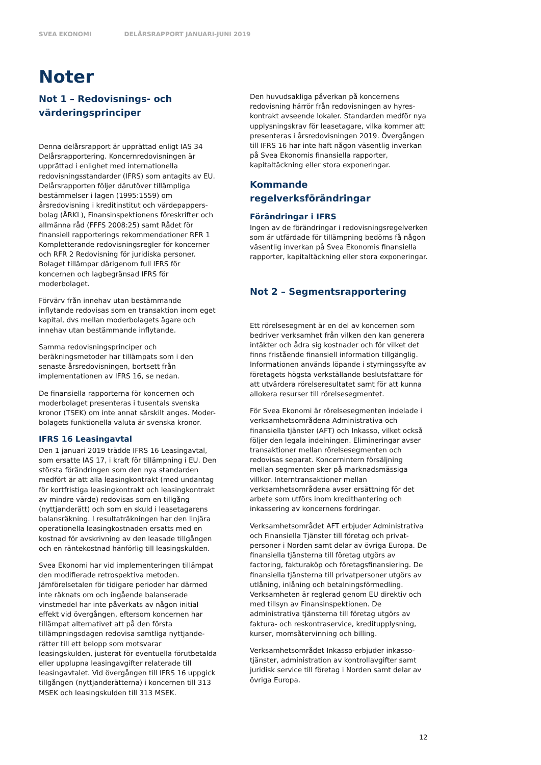SVEA EKONOMI DELÅRSRAPPORT JANUARI-JUNI 2019
Noter
Not 1 – Redovisnings- och värderingsprinciper
Denna delårsrapport är upprättad enligt IAS 34 Delårsrapportering. Koncernredovisningen är upprättad i enlighet med internationella redovisningsstandarder (IFRS) som antagits av EU. Delårsrapporten följer därutöver tillämpliga bestämmelser i lagen (1995:1559) om årsredovisning i kreditinstitut och värdepappers-bolag (ÅRKL), Finansinspektionens föreskrifter och allmänna råd (FFFS 2008:25) samt Rådet för finansiell rapporterings rekommendationer RFR 1 Kompletterande redovisningsregler för koncerner och RFR 2 Redovisning för juridiska personer. Bolaget tillämpar därigenom full IFRS för koncernen och lagbegränsad IFRS för moderbolaget.
Förvärv från innehav utan bestämmande inflytande redovisas som en transaktion inom eget kapital, dvs mellan moderbolagets ägare och innehav utan bestämmande inflytande.
Samma redovisningsprinciper och beräkningsmetoder har tillämpats som i den senaste årsredovisningen, bortsett från implementationen av IFRS 16, se nedan.
De finansiella rapporterna för koncernen och moderbolaget presenteras i tusentals svenska kronor (TSEK) om inte annat särskilt anges. Moder-bolagets funktionella valuta är svenska kronor.
IFRS 16 Leasingavtal
Den 1 januari 2019 trädde IFRS 16 Leasingavtal, som ersatte IAS 17, i kraft för tillämpning i EU. Den största förändringen som den nya standarden medfört är att alla leasingkontrakt (med undantag för kortfristiga leasingkontrakt och leasingkontrakt av mindre värde) redovisas som en tillgång (nyttjanderätt) och som en skuld i leasetagarens balansräkning. I resultaträkningen har den linjära operationella leasingkostnaden ersatts med en kostnad för avskrivning av den leasade tillgången och en räntekostnad hänförlig till leasingskulden.
Svea Ekonomi har vid implementeringen tillämpat den modifierade retrospektiva metoden. Jämförelsetalen för tidigare perioder har därmed inte räknats om och ingående balanserade vinstmedel har inte påverkats av någon initial effekt vid övergången, eftersom koncernen har tillämpat alternativet att på den första tillämpningsdagen redovisa samtliga nyttjande-rätter till ett belopp som motsvarar leasingskulden, justerat för eventuella förutbetalda eller upplupna leasingavgifter relaterade till leasingavtalet. Vid övergången till IFRS 16 uppgick tillgången (nyttjanderätterna) i koncernen till 313 MSEK och leasingskulden till 313 MSEK.
Den huvudsakliga påverkan på koncernens redovisning härrör från redovisningen av hyres-kontrakt avseende lokaler. Standarden medför nya upplysningskrav för leasetagare, vilka kommer att presenteras i årsredovisningen 2019. Övergången till IFRS 16 har inte haft någon väsentlig inverkan på Svea Ekonomis finansiella rapporter, kapitaltäckning eller stora exponeringar.
Kommande regelverksförändringar
Förändringar i IFRS
Ingen av de förändringar i redovisningsregelverken som är utfärdade för tillämpning bedöms få någon väsentlig inverkan på Svea Ekonomis finansiella rapporter, kapitaltäckning eller stora exponeringar.
Not 2 – Segmentsrapportering
Ett rörelsesegment är en del av koncernen som bedriver verksamhet från vilken den kan generera intäkter och ådra sig kostnader och för vilket det finns fristående finansiell information tillgänglig. Informationen används löpande i styrningssyfte av företagets högsta verkställande beslutsfattare för att utvärdera rörelseresultatet samt för att kunna allokera resurser till rörelsesegmentet.
För Svea Ekonomi är rörelsesegmenten indelade i verksamhetsområdena Administrativa och finansiella tjänster (AFT) och Inkasso, vilket också följer den legala indelningen. Elimineringar avser transaktioner mellan rörelsesegmenten och redovisas separat. Koncernintern försäljning mellan segmenten sker på marknadsmässiga villkor. Interntransaktioner mellan verksamhetsområdena avser ersättning för det arbete som utförs inom kredithantering och inkassering av koncernens fordringar.
Verksamhetsområdet AFT erbjuder Administrativa och Finansiella Tjänster till företag och privat-personer i Norden samt delar av övriga Europa. De finansiella tjänsterna till företag utgörs av factoring, fakturaköp och företagsfinansiering. De finansiella tjänsterna till privatpersoner utgörs av utlåning, inlåning och betalningsförmedling. Verksamheten är reglerad genom EU direktiv och med tillsyn av Finansinspektionen. De administrativa tjänsterna till företag utgörs av faktura- och reskontraservice, kreditupplysning, kurser, momsåtervinning och billing.
Verksamhetsområdet Inkasso erbjuder inkasso-tjänster, administration av kontrollavgifter samt juridisk service till företag i Norden samt delar av övriga Europa.
12